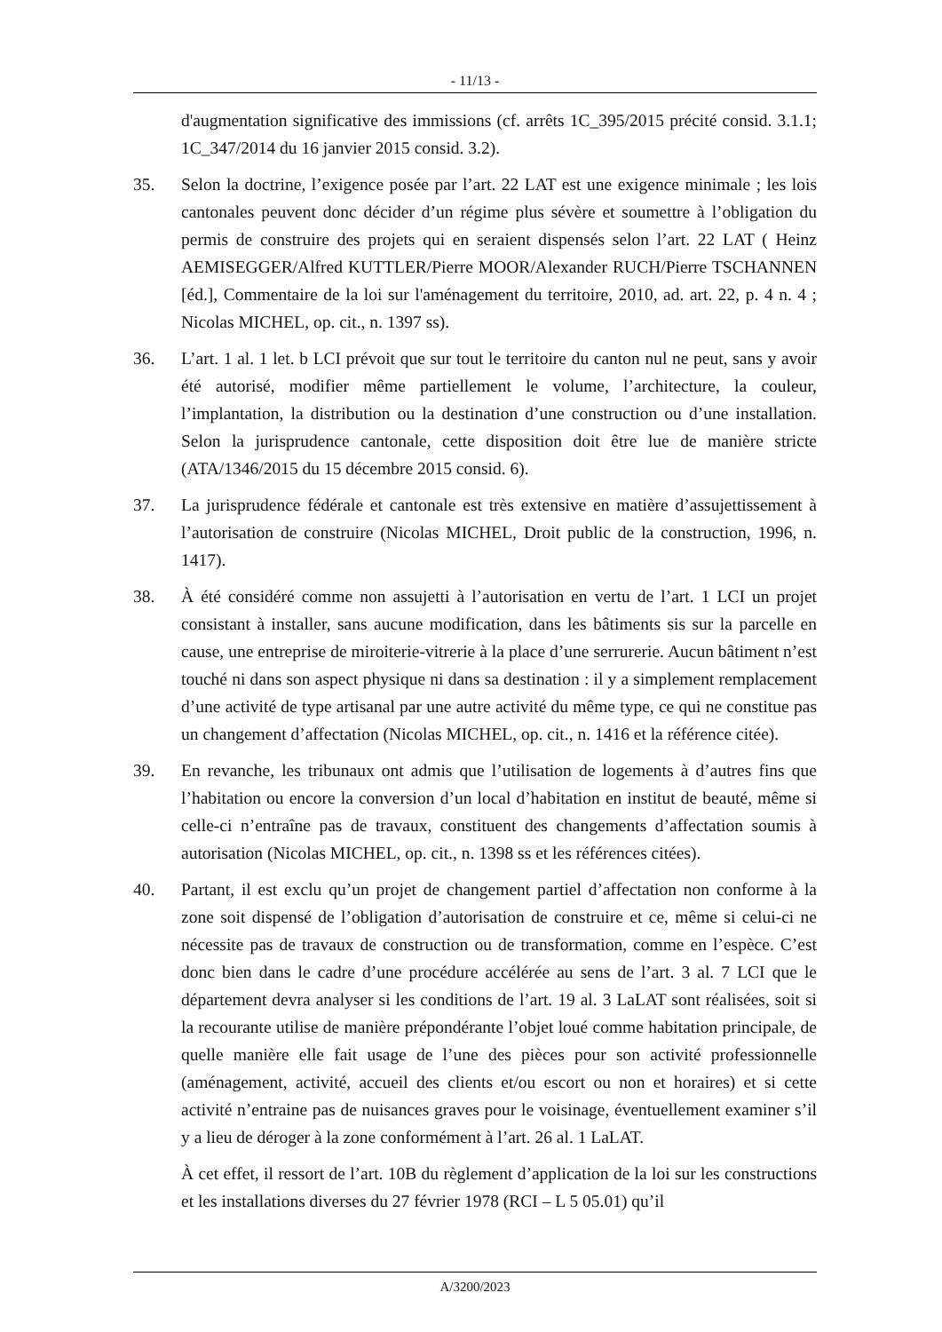- 11/13 -
d'augmentation significative des immissions (cf. arrêts 1C_395/2015 précité consid. 3.1.1; 1C_347/2014 du 16 janvier 2015 consid. 3.2).
35. Selon la doctrine, l’exigence posée par l’art. 22 LAT est une exigence minimale ; les lois cantonales peuvent donc décider d’un régime plus sévère et soumettre à l’obligation du permis de construire des projets qui en seraient dispensés selon l’art. 22 LAT ( Heinz AEMISEGGER/Alfred KUTTLER/Pierre MOOR/Alexander RUCH/Pierre TSCHANNEN [éd.], Commentaire de la loi sur l'aménagement du territoire, 2010, ad. art. 22, p. 4 n. 4 ; Nicolas MICHEL, op. cit., n. 1397 ss).
36. L’art. 1 al. 1 let. b LCI prévoit que sur tout le territoire du canton nul ne peut, sans y avoir été autorisé, modifier même partiellement le volume, l’architecture, la couleur, l’implantation, la distribution ou la destination d’une construction ou d’une installation. Selon la jurisprudence cantonale, cette disposition doit être lue de manière stricte (ATA/1346/2015 du 15 décembre 2015 consid. 6).
37. La jurisprudence fédérale et cantonale est très extensive en matière d’assujettissement à l’autorisation de construire (Nicolas MICHEL, Droit public de la construction, 1996, n. 1417).
38. À été considéré comme non assujetti à l’autorisation en vertu de l’art. 1 LCI un projet consistant à installer, sans aucune modification, dans les bâtiments sis sur la parcelle en cause, une entreprise de miroiterie-vitrerie à la place d’une serrurerie. Aucun bâtiment n’est touché ni dans son aspect physique ni dans sa destination : il y a simplement remplacement d’une activité de type artisanal par une autre activité du même type, ce qui ne constitue pas un changement d’affectation (Nicolas MICHEL, op. cit., n. 1416 et la référence citée).
39. En revanche, les tribunaux ont admis que l’utilisation de logements à d’autres fins que l’habitation ou encore la conversion d’un local d’habitation en institut de beauté, même si celle-ci n’entraîne pas de travaux, constituent des changements d’affectation soumis à autorisation (Nicolas MICHEL, op. cit., n. 1398 ss et les références citées).
40. Partant, il est exclu qu’un projet de changement partiel d’affectation non conforme à la zone soit dispensé de l’obligation d’autorisation de construire et ce, même si celui-ci ne nécessite pas de travaux de construction ou de transformation, comme en l’espèce. C’est donc bien dans le cadre d’une procédure accélérée au sens de l’art. 3 al. 7 LCI que le département devra analyser si les conditions de l’art. 19 al. 3 LaLAT sont réalisées, soit si la recourante utilise de manière prépondérante l’objet loué comme habitation principale, de quelle manière elle fait usage de l’une des pièces pour son activité professionnelle (aménagement, activité, accueil des clients et/ou escort ou non et horaires) et si cette activité n’entraine pas de nuisances graves pour le voisinage, éventuellement examiner s’il y a lieu de déroger à la zone conformément à l’art. 26 al. 1 LaLAT.
À cet effet, il ressort de l’art. 10B du règlement d’application de la loi sur les constructions et les installations diverses du 27 février 1978 (RCI – L 5 05.01) qu’il
A/3200/2023